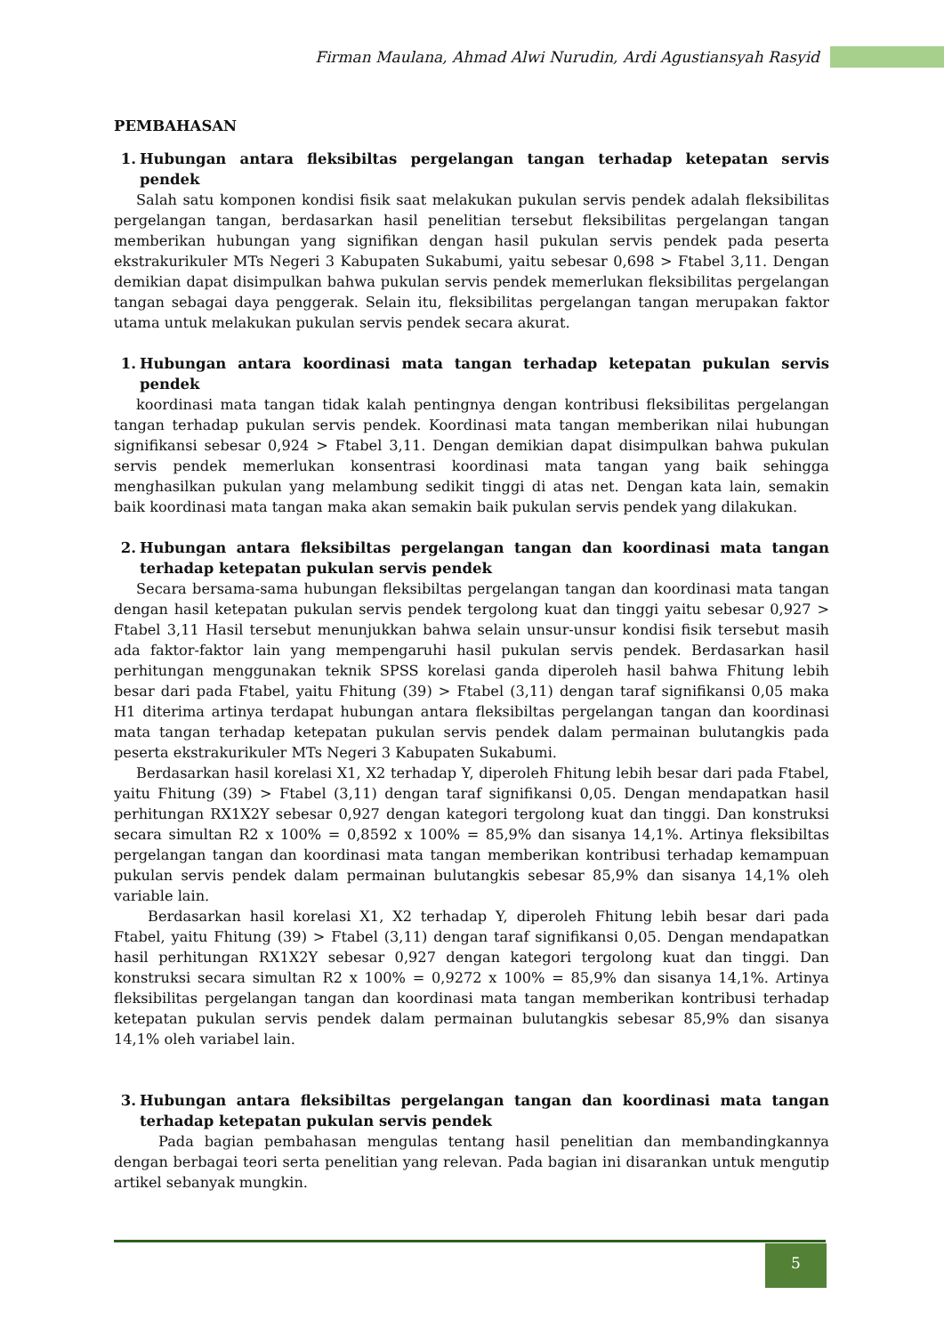Firman Maulana, Ahmad Alwi Nurudin, Ardi Agustiansyah Rasyid
PEMBAHASAN
1. Hubungan antara fleksibiltas pergelangan tangan terhadap ketepatan servis pendek
Salah satu komponen kondisi fisik saat melakukan pukulan servis pendek adalah fleksibilitas pergelangan tangan, berdasarkan hasil penelitian tersebut fleksibilitas pergelangan tangan memberikan hubungan yang signifikan dengan hasil pukulan servis pendek pada peserta ekstrakurikuler MTs Negeri 3 Kabupaten Sukabumi, yaitu sebesar 0,698 > Ftabel 3,11. Dengan demikian dapat disimpulkan bahwa pukulan servis pendek memerlukan fleksibilitas pergelangan tangan sebagai daya penggerak. Selain itu, fleksibilitas pergelangan tangan merupakan faktor utama untuk melakukan pukulan servis pendek secara akurat.
1. Hubungan antara koordinasi mata tangan terhadap ketepatan pukulan servis pendek
koordinasi mata tangan tidak kalah pentingnya dengan kontribusi fleksibilitas pergelangan tangan terhadap pukulan servis pendek. Koordinasi mata tangan memberikan nilai hubungan signifikansi sebesar 0,924 > Ftabel 3,11. Dengan demikian dapat disimpulkan bahwa pukulan servis pendek memerlukan konsentrasi koordinasi mata tangan yang baik sehingga menghasilkan pukulan yang melambung sedikit tinggi di atas net. Dengan kata lain, semakin baik koordinasi mata tangan maka akan semakin baik pukulan servis pendek yang dilakukan.
2. Hubungan antara fleksibiltas pergelangan tangan dan koordinasi mata tangan terhadap ketepatan pukulan servis pendek
Secara bersama-sama hubungan fleksibiltas pergelangan tangan dan koordinasi mata tangan dengan hasil ketepatan pukulan servis pendek tergolong kuat dan tinggi yaitu sebesar 0,927 > Ftabel 3,11 Hasil tersebut menunjukkan bahwa selain unsur-unsur kondisi fisik tersebut masih ada faktor-faktor lain yang mempengaruhi hasil pukulan servis pendek. Berdasarkan hasil perhitungan menggunakan teknik SPSS korelasi ganda diperoleh hasil bahwa Fhitung lebih besar dari pada Ftabel, yaitu Fhitung (39) > Ftabel (3,11) dengan taraf signifikansi 0,05 maka H1 diterima artinya terdapat hubungan antara fleksibiltas pergelangan tangan dan koordinasi mata tangan terhadap ketepatan pukulan servis pendek dalam permainan bulutangkis pada peserta ekstrakurikuler MTs Negeri 3 Kabupaten Sukabumi.
Berdasarkan hasil korelasi X1, X2 terhadap Y, diperoleh Fhitung lebih besar dari pada Ftabel, yaitu Fhitung (39) > Ftabel (3,11) dengan taraf signifikansi 0,05. Dengan mendapatkan hasil perhitungan RX1X2Y sebesar 0,927 dengan kategori tergolong kuat dan tinggi. Dan konstruksi secara simultan R2 x 100% = 0,8592 x 100% = 85,9% dan sisanya 14,1%. Artinya fleksibiltas pergelangan tangan dan koordinasi mata tangan memberikan kontribusi terhadap kemampuan pukulan servis pendek dalam permainan bulutangkis sebesar 85,9% dan sisanya 14,1% oleh variable lain.
Berdasarkan hasil korelasi X1, X2 terhadap Y, diperoleh Fhitung lebih besar dari pada Ftabel, yaitu Fhitung (39) > Ftabel (3,11) dengan taraf signifikansi 0,05. Dengan mendapatkan hasil perhitungan RX1X2Y sebesar 0,927 dengan kategori tergolong kuat dan tinggi. Dan konstruksi secara simultan R2 x 100% = 0,9272 x 100% = 85,9% dan sisanya 14,1%. Artinya fleksibilitas pergelangan tangan dan koordinasi mata tangan memberikan kontribusi terhadap ketepatan pukulan servis pendek dalam permainan bulutangkis sebesar 85,9% dan sisanya 14,1% oleh variabel lain.
3. Hubungan antara fleksibiltas pergelangan tangan dan koordinasi mata tangan terhadap ketepatan pukulan servis pendek
Pada bagian pembahasan mengulas tentang hasil penelitian dan membandingkannya dengan berbagai teori serta penelitian yang relevan. Pada bagian ini disarankan untuk mengutip artikel sebanyak mungkin.
5